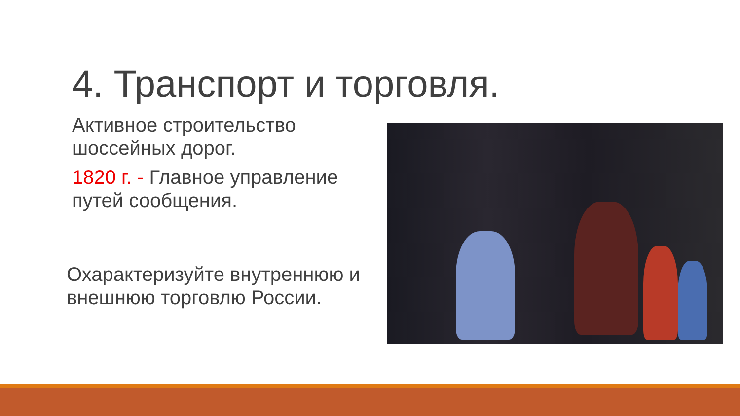4. Транспорт и торговля.
Активное строительство шоссейных дорог.
1820 г. - Главное управление путей сообщения.
Охарактеризуйте внутреннюю и внешнюю торговлю России.